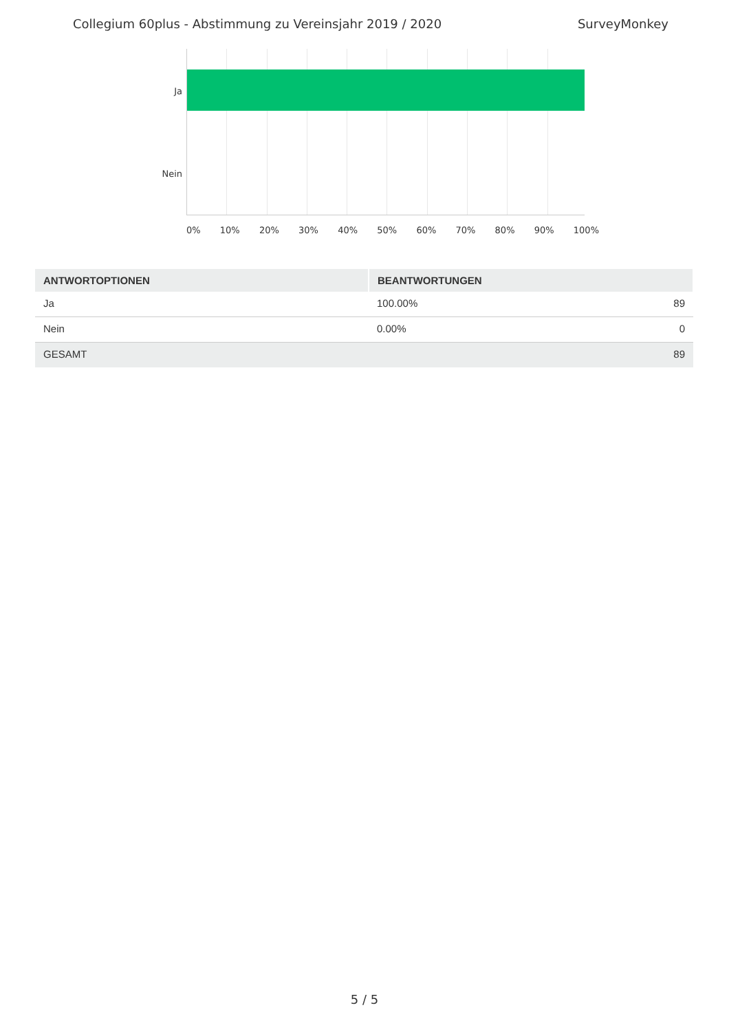Collegium 60plus - Abstimmung zu Vereinsjahr 2019 / 2020 SurveyMonkey
Ja
Nein
0% 10% 20% 30% 40% 50% 60% 70% 80% 90% 100%
| ANTWORTOPTIONEN | BEANTWORTUNGEN | |
| --- | --- | --- |
| Ja | 100.00% | 89 |
| Nein | 0.00% | 0 |
| GESAMT | | 89 |
5 / 5